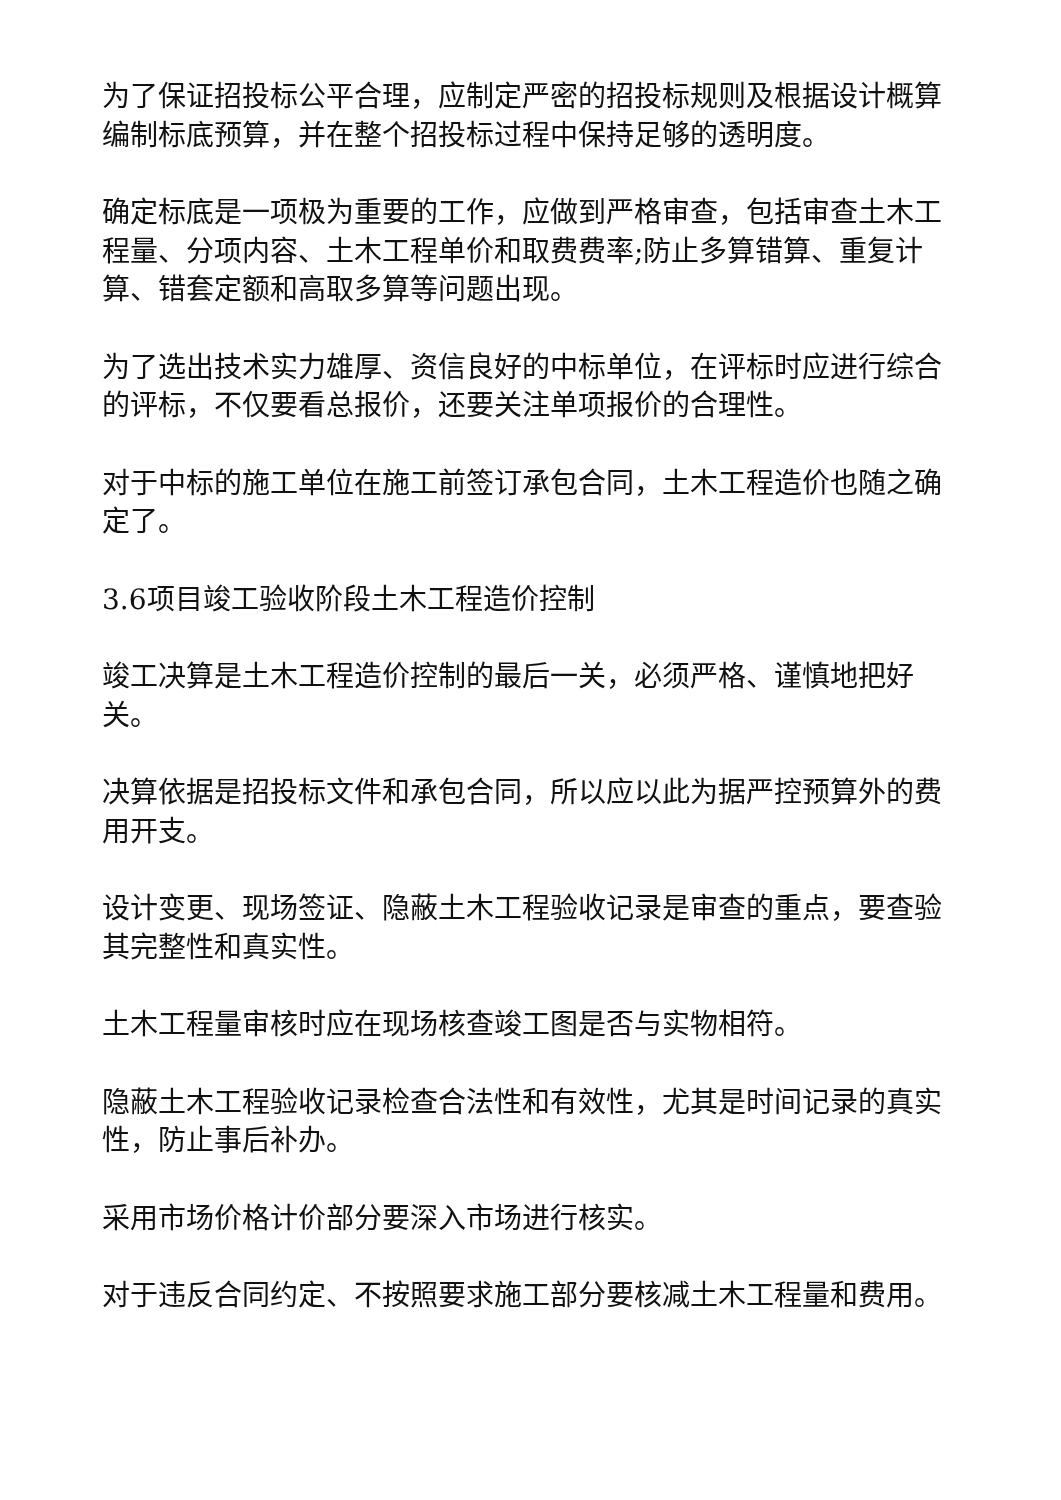为了保证招投标公平合理，应制定严密的招投标规则及根据设计概算编制标底预算，并在整个招投标过程中保持足够的透明度。
确定标底是一项极为重要的工作，应做到严格审查，包括审查土木工程量、分项内容、土木工程单价和取费费率;防止多算错算、重复计算、错套定额和高取多算等问题出现。
为了选出技术实力雄厚、资信良好的中标单位，在评标时应进行综合的评标，不仅要看总报价，还要关注单项报价的合理性。
对于中标的施工单位在施工前签订承包合同，土木工程造价也随之确定了。
3.6项目竣工验收阶段土木工程造价控制
竣工决算是土木工程造价控制的最后一关，必须严格、谨慎地把好关。
决算依据是招投标文件和承包合同，所以应以此为据严控预算外的费用开支。
设计变更、现场签证、隐蔽土木工程验收记录是审查的重点，要查验其完整性和真实性。
土木工程量审核时应在现场核查竣工图是否与实物相符。
隐蔽土木工程验收记录检查合法性和有效性，尤其是时间记录的真实性，防止事后补办。
采用市场价格计价部分要深入市场进行核实。
对于违反合同约定、不按照要求施工部分要核减土木工程量和费用。